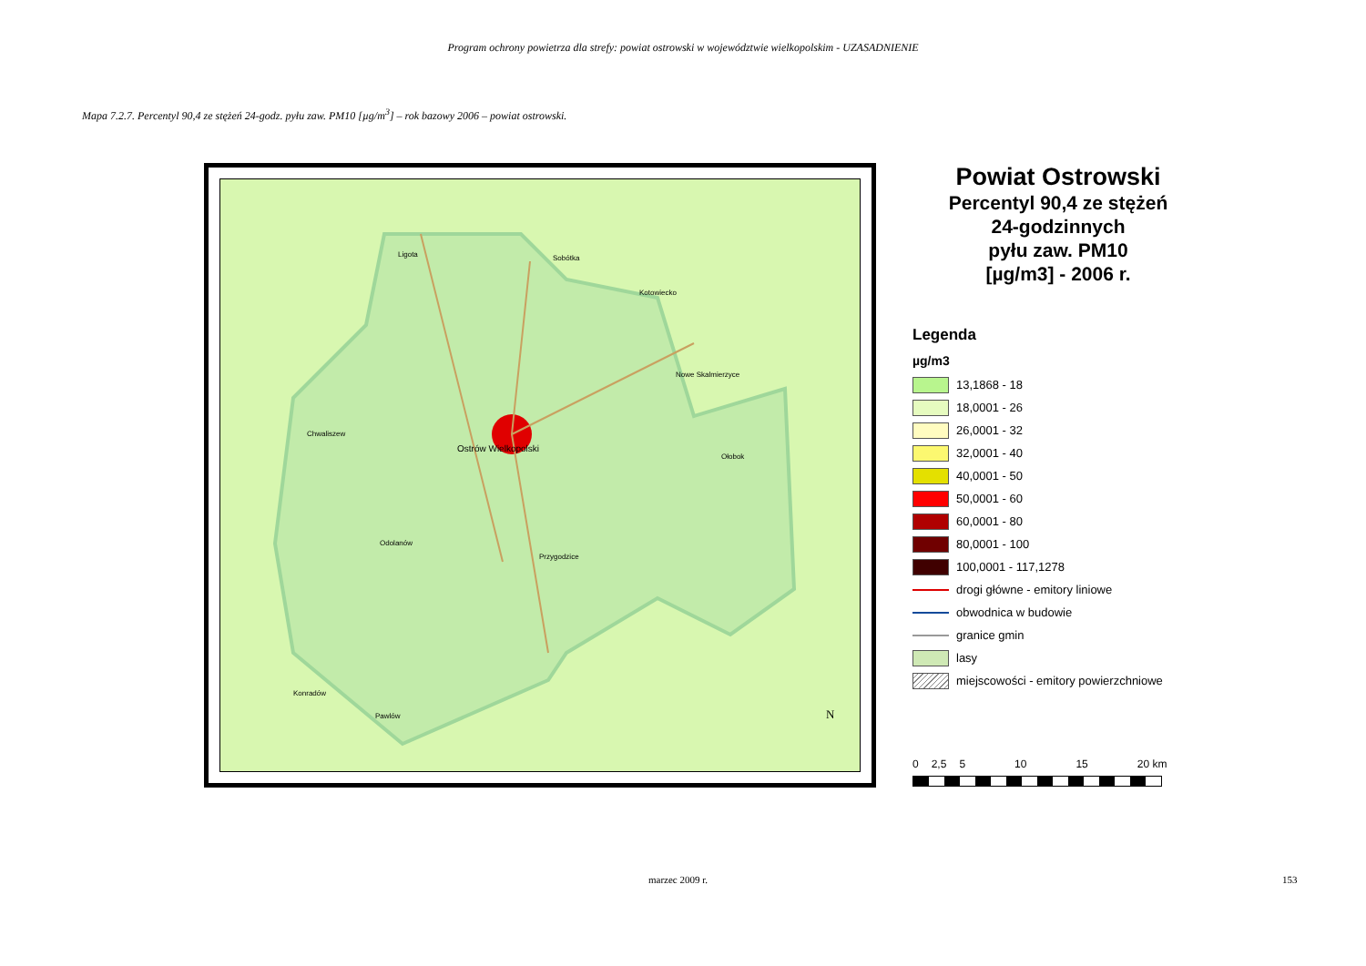Program ochrony powietrza dla strefy: powiat ostrowski w województwie wielkopolskim - UZASADNIENIE
Mapa 7.2.7. Percentyl 90,4 ze stężeń 24-godz. pyłu zaw. PM10 [µg/m<sup>3</sup>] – rok bazowy 2006 – powiat ostrowski.
Ostrów Wielkopolski
Ligota Sobótka
Kotowiecko
Nowe Skalmierzyce
Chwaliszew
Ołobok
Przygodzice
Odolanów
Konradów
Pawlów N
Powiat Ostrowski
Percentyl 90,4 ze stężeń
24-godzinnych
pyłu zaw. PM10
[µg/m3] - 2006 r.
Legenda
µg/m3
13,1868 - 18
18,0001 - 26
26,0001 - 32
32,0001 - 40
40,0001 - 50
50,0001 - 60
60,0001 - 80
80,0001 - 100
100,0001 - 117,1278
drogi główne - emitory liniowe
obwodnica w budowie
granice gmin
lasy
miejscowości - emitory powierzchniowe
0 2,5 5 10 15 20 km
marzec 2009 r. 153